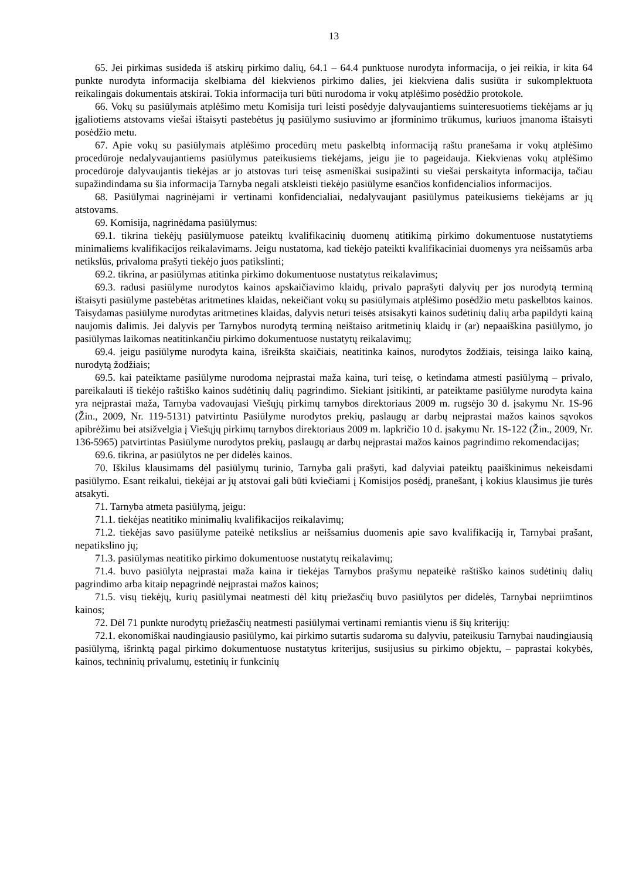13
65. Jei pirkimas susideda iš atskirų pirkimo dalių, 64.1 – 64.4 punktuose nurodyta informacija, o jei reikia, ir kita 64 punkte nurodyta informacija skelbiama dėl kiekvienos pirkimo dalies, jei kiekviena dalis susiūta ir sukomplektuota reikalingais dokumentais atskirai. Tokia informacija turi būti nurodoma ir vokų atplėšimo posėdžio protokole.
66. Vokų su pasiūlymais atplėšimo metu Komisija turi leisti posėdyje dalyvaujantiems suinteresuotiems tiekėjams ar jų įgaliotiems atstovams viešai ištaisyti pastebėtus jų pasiūlymo susiuvimo ar įforminimo trūkumus, kuriuos įmanoma ištaisyti posėdžio metu.
67. Apie vokų su pasiūlymais atplėšimo procedūrų metu paskelbtą informaciją raštu pranešama ir vokų atplėšimo procedūroje nedalyvaujantiems pasiūlymus pateikusiems tiekėjams, jeigu jie to pageidauja. Kiekvienas vokų atplėšimo procedūroje dalyvaujantis tiekėjas ar jo atstovas turi teisę asmeniškai susipažinti su viešai perskaityta informacija, tačiau supažindindama su šia informacija Tarnyba negali atskleisti tiekėjo pasiūlyme esančios konfidencialios informacijos.
68. Pasiūlymai nagrinėjami ir vertinami konfidencialiai, nedalyvaujant pasiūlymus pateikusiems tiekėjams ar jų atstovams.
69. Komisija, nagrinėdama pasiūlymus:
69.1. tikrina tiekėjų pasiūlymuose pateiktų kvalifikacinių duomenų atitikimą pirkimo dokumentuose nustatytiems minimaliems kvalifikacijos reikalavimams. Jeigu nustatoma, kad tiekėjo pateikti kvalifikaciniai duomenys yra neišsamūs arba netikslūs, privaloma prašyti tiekėjo juos patikslinti;
69.2. tikrina, ar pasiūlymas atitinka pirkimo dokumentuose nustatytus reikalavimus;
69.3. radusi pasiūlyme nurodytos kainos apskaičiavimo klaidų, privalo paprašyti dalyvių per jos nurodytą terminą ištaisyti pasiūlyme pastebėtas aritmetines klaidas, nekeičiant vokų su pasiūlymais atplėšimo posėdžio metu paskelbtos kainos. Taisydamas pasiūlyme nurodytas aritmetines klaidas, dalyvis neturi teisės atsisakyti kainos sudėtinių dalių arba papildyti kainą naujomis dalimis. Jei dalyvis per Tarnybos nurodytą terminą neištaiso aritmetinių klaidų ir (ar) nepaaiškina pasiūlymo, jo pasiūlymas laikomas neatitinkančiu pirkimo dokumentuose nustatytų reikalavimų;
69.4. jeigu pasiūlyme nurodyta kaina, išreikšta skaičiais, neatitinka kainos, nurodytos žodžiais, teisinga laiko kainą, nurodytą žodžiais;
69.5. kai pateiktame pasiūlyme nurodoma neįprastai maža kaina, turi teisę, o ketindama atmesti pasiūlymą – privalo, pareikalauti iš tiekėjo raštiško kainos sudėtinių dalių pagrindimo. Siekiant įsitikinti, ar pateiktame pasiūlyme nurodyta kaina yra neįprastai maža, Tarnyba vadovaujasi Viešųjų pirkimų tarnybos direktoriaus 2009 m. rugsėjo 30 d. įsakymu Nr. 1S-96 (Žin., 2009, Nr. 119-5131) patvirtintu Pasiūlyme nurodytos prekių, paslaugų ar darbų neįprastai mažos kainos sąvokos apibrėžimu bei atsižvelgia į Viešųjų pirkimų tarnybos direktoriaus 2009 m. lapkričio 10 d. įsakymu Nr. 1S-122 (Žin., 2009, Nr. 136-5965) patvirtintas Pasiūlyme nurodytos prekių, paslaugų ar darbų neįprastai mažos kainos pagrindimo rekomendacijas;
69.6. tikrina, ar pasiūlytos ne per didelės kainos.
70. Iškilus klausimams dėl pasiūlymų turinio, Tarnyba gali prašyti, kad dalyviai pateiktų paaiškinimus nekeisdami pasiūlymo. Esant reikalui, tiekėjai ar jų atstovai gali būti kviečiami į Komisijos posėdį, pranešant, į kokius klausimus jie turės atsakyti.
71. Tarnyba atmeta pasiūlymą, jeigu:
71.1. tiekėjas neatitiko minimalių kvalifikacijos reikalavimų;
71.2. tiekėjas savo pasiūlyme pateikė netikslius ar neišsamius duomenis apie savo kvalifikaciją ir, Tarnybai prašant, nepatikslino jų;
71.3. pasiūlymas neatitiko pirkimo dokumentuose nustatytų reikalavimų;
71.4. buvo pasiūlyta neįprastai maža kaina ir tiekėjas Tarnybos prašymu nepateikė raštiško kainos sudėtinių dalių pagrindimo arba kitaip nepagrindė neįprastai mažos kainos;
71.5. visų tiekėjų, kurių pasiūlymai neatmesti dėl kitų priežasčių buvo pasiūlytos per didelės, Tarnybai nepriimtinos kainos;
72. Dėl 71 punkte nurodytų priežasčių neatmesti pasiūlymai vertinami remiantis vienu iš šių kriterijų:
72.1. ekonomiškai naudingiausio pasiūlymo, kai pirkimo sutartis sudaroma su dalyviu, pateikusiu Tarnybai naudingiausią pasiūlymą, išrinktą pagal pirkimo dokumentuose nustatytus kriterijus, susijusius su pirkimo objektu, – paprastai kokybės, kainos, techninių privalumų, estetinių ir funkcinių